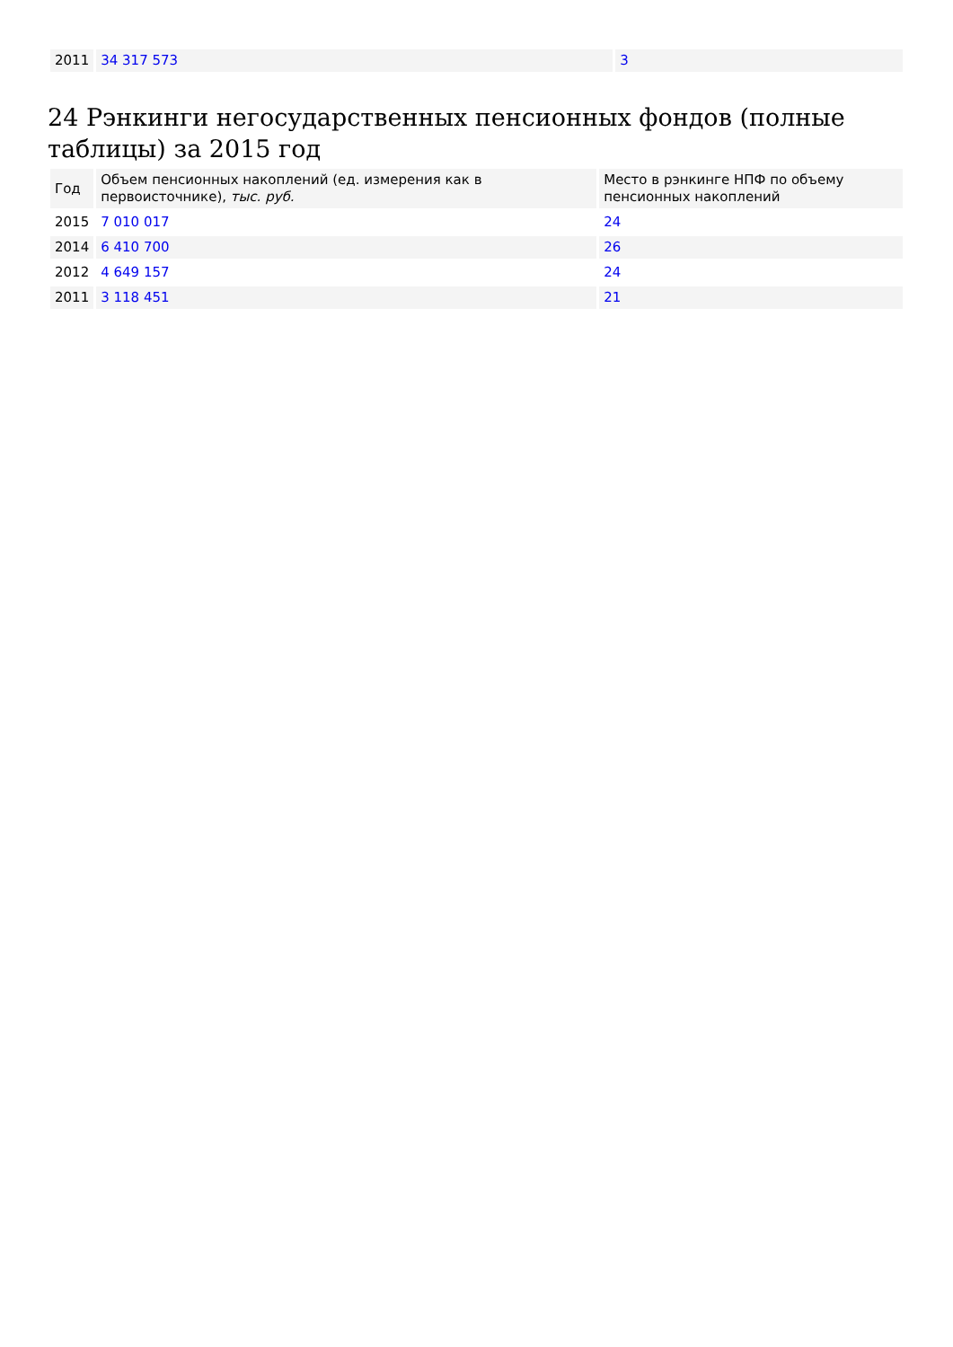| 2011 | 34 317 573 | 3 |
24 Рэнкинги негосударственных пенсионных фондов (полные таблицы) за 2015 год
| Год | Объем пенсионных накоплений (ед. измерения как в первоисточнике), тыс. руб. | Место в рэнкинге НПФ по объему пенсионных накоплений |
| --- | --- | --- |
| 2015 | 7 010 017 | 24 |
| 2014 | 6 410 700 | 26 |
| 2012 | 4 649 157 | 24 |
| 2011 | 3 118 451 | 21 |